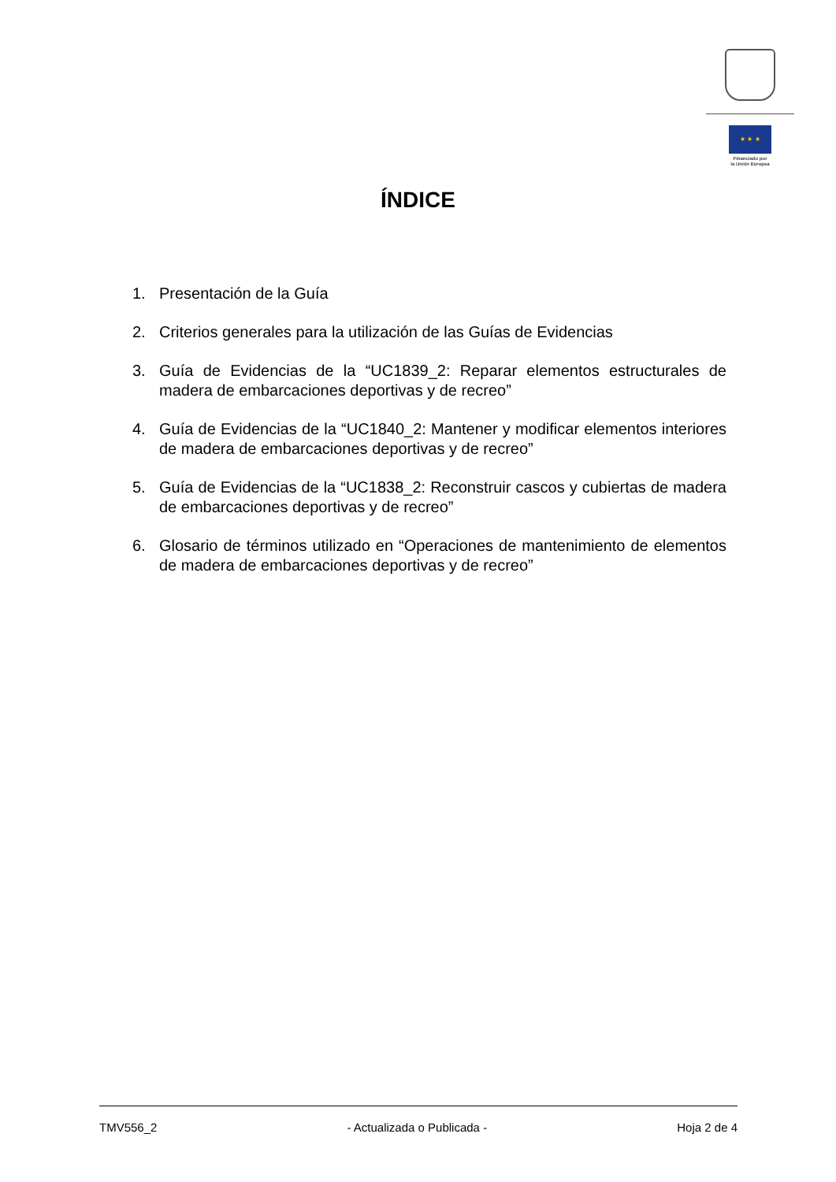★ ★ ★
Financiado por
la Unión Europea
ÍNDICE
1. Presentación de la Guía
2. Criterios generales para la utilización de las Guías de Evidencias
3. Guía de Evidencias de la “UC1839_2: Reparar elementos estructurales de madera de embarcaciones deportivas y de recreo”
4. Guía de Evidencias de la “UC1840_2: Mantener y modificar elementos interiores de madera de embarcaciones deportivas y de recreo”
5. Guía de Evidencias de la “UC1838_2: Reconstruir cascos y cubiertas de madera de embarcaciones deportivas y de recreo”
6. Glosario de términos utilizado en “Operaciones de mantenimiento de elementos de madera de embarcaciones deportivas y de recreo”
TMV556_2 - Actualizada o Publicada - Hoja 2 de 4